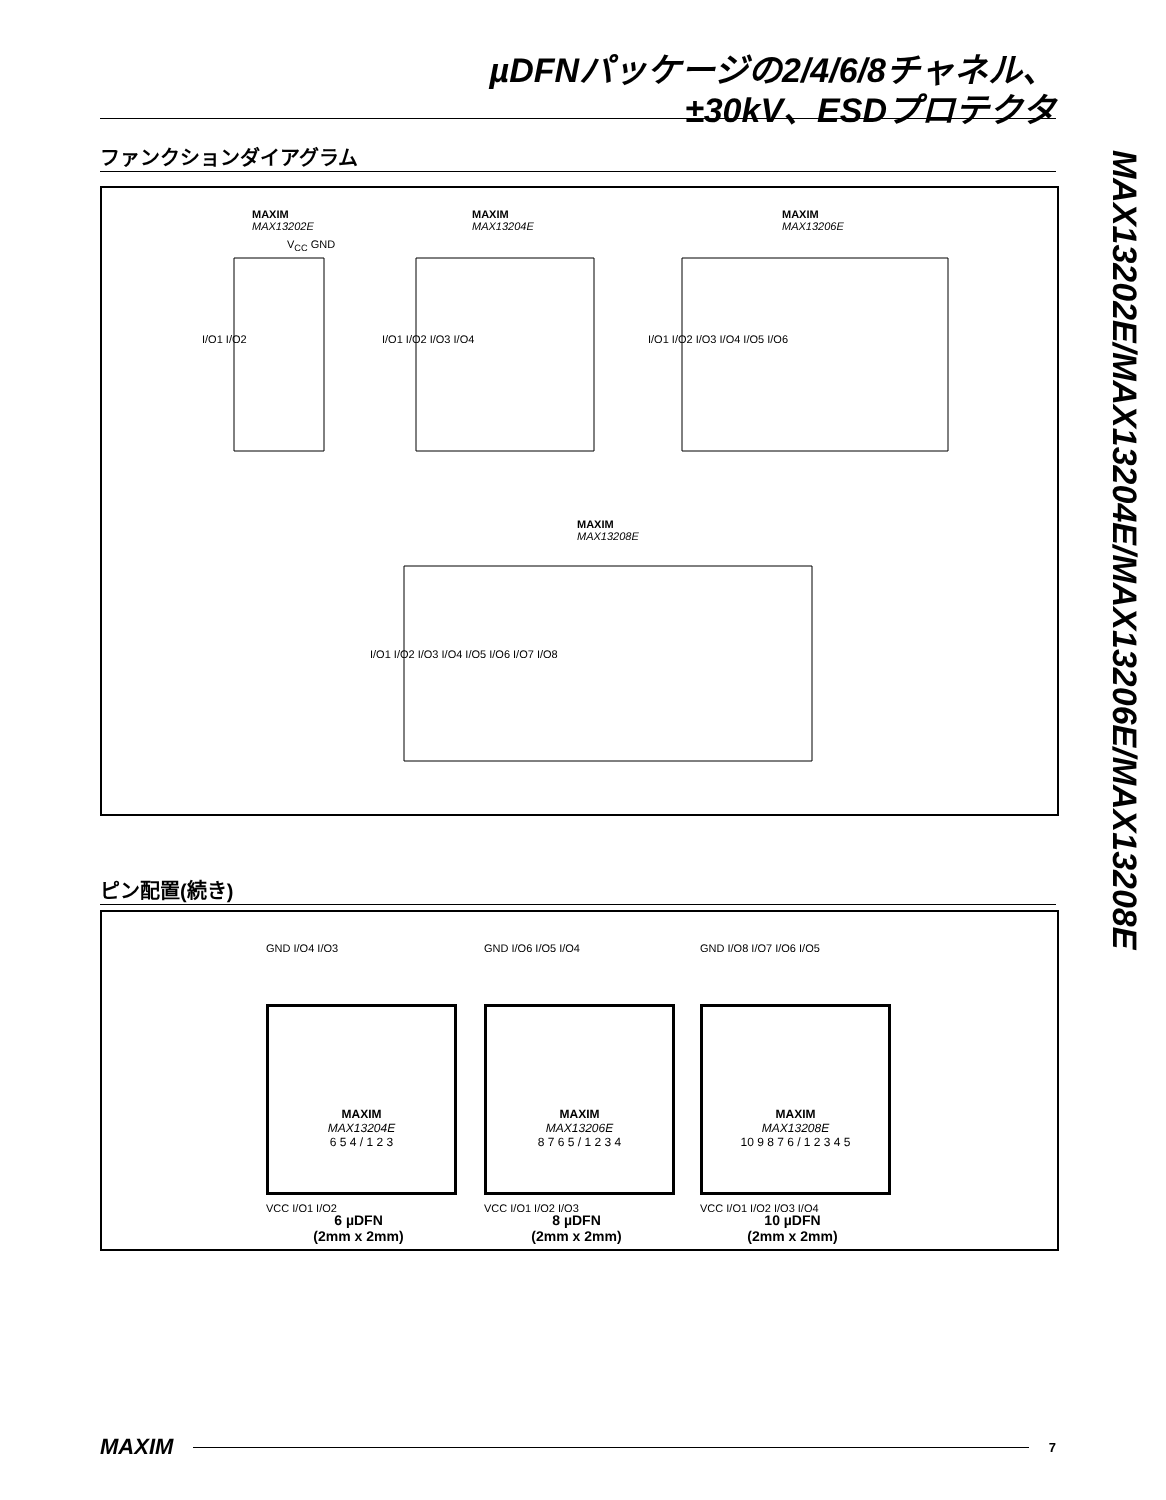µDFNパッケージの2/4/6/8チャネル、
±30kV、ESDプロテクタ
MAX13202E/MAX13204E/MAX13206E/MAX13208E
ファンクションダイアグラム
MAXIM
MAX13202E
MAXIM
MAX13204E
MAXIM
MAX13206E
MAXIM
MAX13208E
I/O1 I/O2 I/O1 I/O2 I/O3 I/O4 I/O1 I/O2 I/O3 I/O4 I/O5 I/O6
I/O1 I/O2 I/O3 I/O4 I/O5 I/O6 I/O7 I/O8
V<sub>CC</sub> GND
ピン配置(続き)
MAXIM
MAX13204E
6 5 4 / 1 2 3
MAXIM
MAX13206E
8 7 6 5 / 1 2 3 4
MAXIM
MAX13208E
10 9 8 7 6 / 1 2 3 4 5
GND I/O4 I/O3 GND I/O6 I/O5 I/O4 GND I/O8 I/O7 I/O6 I/O5
VCC I/O1 I/O2 VCC I/O1 I/O2 I/O3 VCC I/O1 I/O2 I/O3 I/O4
6 µDFN
(2mm x 2mm)
8 µDFN
(2mm x 2mm)
10 µDFN
(2mm x 2mm)
MAXIM
7